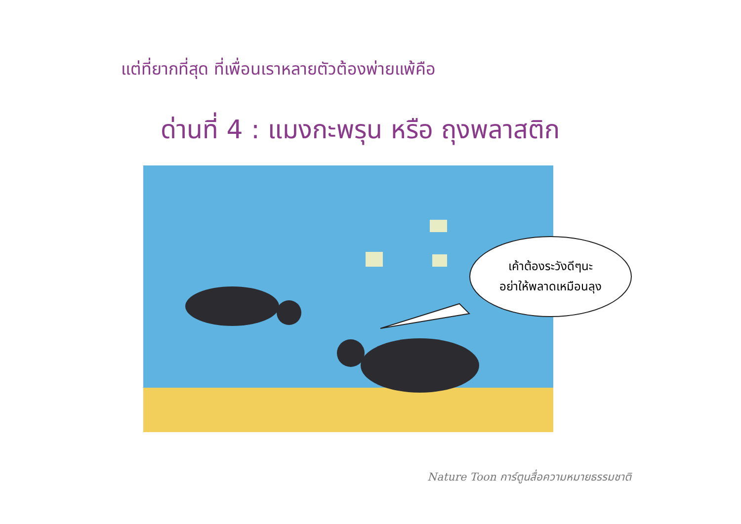แต่ที่ยากที่สุด ที่เพื่อนเราหลายตัวต้องพ่ายแพ้คือ
ด่านที่ 4 : แมงกะพรุน หรือ ถุงพลาสติก
เค้าต้องระวังดีๆนะ
อย่าให้พลาดเหมือนลุง
Nature Toon การ์ตูนสื่อความหมายธรรมชาติ